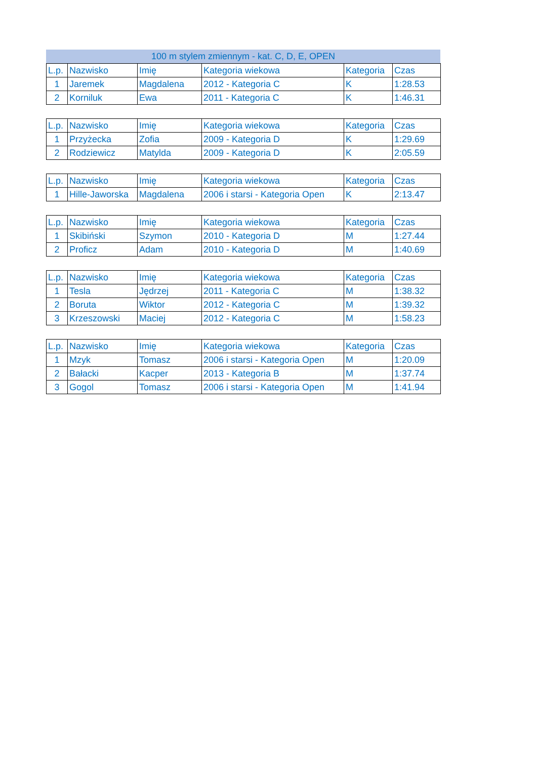100 m stylem zmiennym - kat. C, D, E, OPEN
| L.p. | Nazwisko | Imię | Kategoria wiekowa | Kategoria | Czas |
| --- | --- | --- | --- | --- | --- |
| 1 | Jaremek | Magdalena | 2012 - Kategoria C | K | 1:28.53 |
| 2 | Korniluk | Ewa | 2011 - Kategoria C | K | 1:46.31 |
| L.p. | Nazwisko | Imię | Kategoria wiekowa | Kategoria | Czas |
| --- | --- | --- | --- | --- | --- |
| 1 | Przyżecka | Zofia | 2009 - Kategoria D | K | 1:29.69 |
| 2 | Rodziewicz | Matylda | 2009 - Kategoria D | K | 2:05.59 |
| L.p. | Nazwisko | Imię | Kategoria wiekowa | Kategoria | Czas |
| --- | --- | --- | --- | --- | --- |
| 1 | Hille-Jaworska | Magdalena | 2006 i starsi - Kategoria Open | K | 2:13.47 |
| L.p. | Nazwisko | Imię | Kategoria wiekowa | Kategoria | Czas |
| --- | --- | --- | --- | --- | --- |
| 1 | Skibiński | Szymon | 2010 - Kategoria D | M | 1:27.44 |
| 2 | Proficz | Adam | 2010 - Kategoria D | M | 1:40.69 |
| L.p. | Nazwisko | Imię | Kategoria wiekowa | Kategoria | Czas |
| --- | --- | --- | --- | --- | --- |
| 1 | Tesla | Jędrzej | 2011 - Kategoria C | M | 1:38.32 |
| 2 | Boruta | Wiktor | 2012 - Kategoria C | M | 1:39.32 |
| 3 | Krzeszowski | Maciej | 2012 - Kategoria C | M | 1:58.23 |
| L.p. | Nazwisko | Imię | Kategoria wiekowa | Kategoria | Czas |
| --- | --- | --- | --- | --- | --- |
| 1 | Mzyk | Tomasz | 2006 i starsi - Kategoria Open | M | 1:20.09 |
| 2 | Bałacki | Kacper | 2013 - Kategoria B | M | 1:37.74 |
| 3 | Gogol | Tomasz | 2006 i starsi - Kategoria Open | M | 1:41.94 |